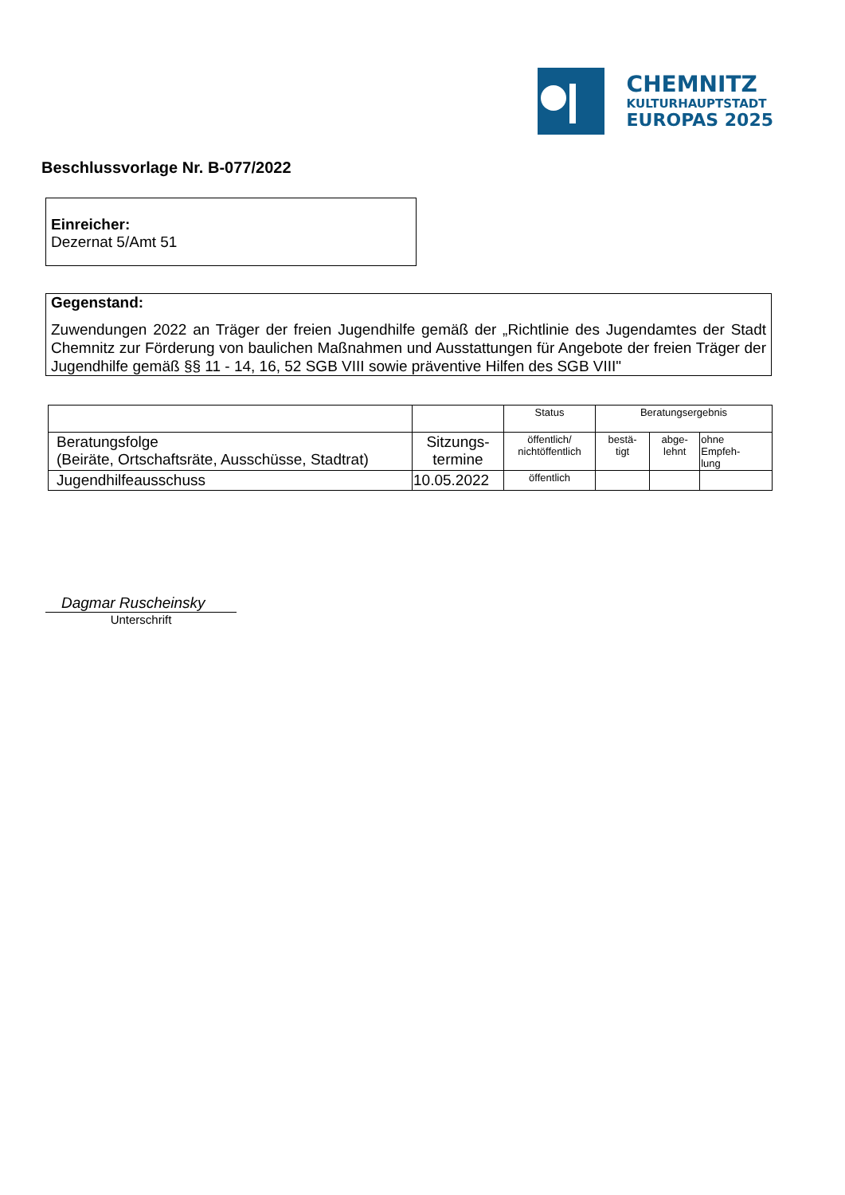CHEMNITZ
KULTURHAUPTSTADT
EUROPAS 2025
Beschlussvorlage Nr. B-077/2022
Einreicher:
Dezernat 5/Amt 51
Gegenstand:
Zuwendungen 2022 an Träger der freien Jugendhilfe gemäß der „Richtlinie des Jugendamtes der Stadt Chemnitz zur Förderung von baulichen Maßnahmen und Ausstattungen für Angebote der freien Träger der Jugendhilfe gemäß §§ 11 - 14, 16, 52 SGB VIII sowie präventive Hilfen des SGB VIII"
| | | Status | Beratungsergebnis | | |
| Beratungsfolge (Beiräte, Ortschaftsräte, Ausschüsse, Stadtrat) | Sitzungs- termine | öffentlich/ nichtöffentlich | bestä- tigt | abge- lehnt | ohne Empfeh- lung |
| Jugendhilfeausschuss | 10.05.2022 | öffentlich | | | |
Dagmar Ruscheinsky
Unterschrift